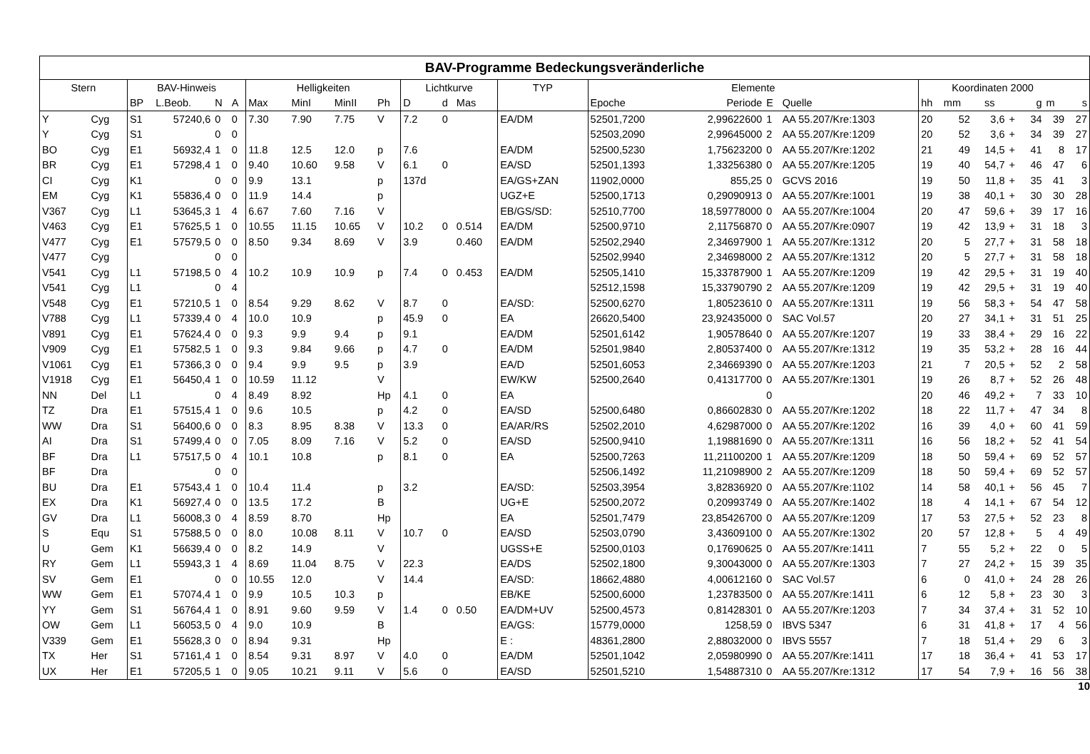| BAV-Programme Bedeckungsveränderliche | | | | | | | | | | | | | | | | | | | | | | | | | |
| --- | --- | --- | --- | --- | --- | --- | --- | --- | --- | --- | --- | --- | --- | --- | --- | --- | --- | --- | --- | --- | --- | --- | --- | --- | --- |
| Stern | | BAV-Hinweis | | | | Helligkeiten | | | | Lichtkurve | | | TYP | Elemente | | | | Koordinaten 2000 | | | | | | | |
| | | BP | L.Beob. | N | A | Max | MinI | MinII | Ph | D | d | Mas | | Epoche | Periode | E | Quelle | hh | mm | ss | | g | m | s | |
| Y | Cyg | S1 | 57240,6 | 0 | 0 | 7.30 | 7.90 | 7.75 | V | 7.2 | 0 | | EA/DM | 52501,7200 | 2,99622600 | 1 | AA 55.207/Kre:1303 | 20 | 52 | 3,6 | + | 34 | 39 | 27 | |
| Y | Cyg | S1 | | 0 | 0 | | | | | | | | | 52503,2090 | 2,99645000 | 2 | AA 55.207/Kre:1209 | 20 | 52 | 3,6 | + | 34 | 39 | 27 | |
| BO | Cyg | E1 | 56932,4 | 1 | 0 | 11.8 | 12.5 | 12.0 | p | 7.6 | | | EA/DM | 52500,5230 | 1,75623200 | 0 | AA 55.207/Kre:1202 | 21 | 49 | 14,5 | + | 41 | 8 | 17 | |
| BR | Cyg | E1 | 57298,4 | 1 | 0 | 9.40 | 10.60 | 9.58 | V | 6.1 | 0 | | EA/SD | 52501,1393 | 1,33256380 | 0 | AA 55.207/Kre:1205 | 19 | 40 | 54,7 | + | 46 | 47 | 6 | |
| CI | Cyg | K1 | | 0 | 0 | 9.9 | 13.1 | | p | 137d | | | EA/GS+ZAN | 11902,0000 | 855,25 | 0 | GCVS 2016 | 19 | 50 | 11,8 | + | 35 | 41 | 3 | |
| EM | Cyg | K1 | 55836,4 | 0 | 0 | 11.9 | 14.4 | | p | | | | UGZ+E | 52500,1713 | 0,29090913 | 0 | AA 55.207/Kre:1001 | 19 | 38 | 40,1 | + | 30 | 30 | 28 | |
| V367 | Cyg | L1 | 53645,3 | 1 | 4 | 6.67 | 7.60 | 7.16 | V | | | | EB/GS/SD: | 52510,7700 | 18,59778000 | 0 | AA 55.207/Kre:1004 | 20 | 47 | 59,6 | + | 39 | 17 | 16 | |
| V463 | Cyg | E1 | 57625,5 | 1 | 0 | 10.55 | 11.15 | 10.65 | V | 10.2 | 0 | 0.514 | EA/DM | 52500,9710 | 2,11756870 | 0 | AA 55.207/Kre:0907 | 19 | 42 | 13,9 | + | 31 | 18 | 3 | |
| V477 | Cyg | E1 | 57579,5 | 0 | 0 | 8.50 | 9.34 | 8.69 | V | 3.9 | | 0.460 | EA/DM | 52502,2940 | 2,34697900 | 1 | AA 55.207/Kre:1312 | 20 | 5 | 27,7 | + | 31 | 58 | 18 | |
| V477 | Cyg | | | 0 | 0 | | | | | | | | | 52502,9940 | 2,34698000 | 2 | AA 55.207/Kre:1312 | 20 | 5 | 27,7 | + | 31 | 58 | 18 | |
| V541 | Cyg | L1 | 57198,5 | 0 | 4 | 10.2 | 10.9 | 10.9 | p | 7.4 | 0 | 0.453 | EA/DM | 52505,1410 | 15,33787900 | 1 | AA 55.207/Kre:1209 | 19 | 42 | 29,5 | + | 31 | 19 | 40 | |
| V541 | Cyg | L1 | | 0 | 4 | | | | | | | | | 52512,1598 | 15,33790790 | 2 | AA 55.207/Kre:1209 | 19 | 42 | 29,5 | + | 31 | 19 | 40 | |
| V548 | Cyg | E1 | 57210,5 | 1 | 0 | 8.54 | 9.29 | 8.62 | V | 8.7 | 0 | | EA/SD: | 52500,6270 | 1,80523610 | 0 | AA 55.207/Kre:1311 | 19 | 56 | 58,3 | + | 54 | 47 | 58 | |
| V788 | Cyg | L1 | 57339,4 | 0 | 4 | 10.0 | 10.9 | | p | 45.9 | 0 | | EA | 26620,5400 | 23,92435000 | 0 | SAC Vol.57 | 20 | 27 | 34,1 | + | 31 | 51 | 25 | |
| V891 | Cyg | E1 | 57624,4 | 0 | 0 | 9.3 | 9.9 | 9.4 | p | 9.1 | | | EA/DM | 52501,6142 | 1,90578640 | 0 | AA 55.207/Kre:1207 | 19 | 33 | 38,4 | + | 29 | 16 | 22 | |
| V909 | Cyg | E1 | 57582,5 | 1 | 0 | 9.3 | 9.84 | 9.66 | p | 4.7 | 0 | | EA/DM | 52501,9840 | 2,80537400 | 0 | AA 55.207/Kre:1312 | 19 | 35 | 53,2 | + | 28 | 16 | 44 | |
| V1061 | Cyg | E1 | 57366,3 | 0 | 0 | 9.4 | 9.9 | 9.5 | p | 3.9 | | | EA/D | 52501,6053 | 2,34669390 | 0 | AA 55.207/Kre:1203 | 21 | 7 | 20,5 | + | 52 | 2 | 58 | |
| V1918 | Cyg | E1 | 56450,4 | 1 | 0 | 10.59 | 11.12 | | V | | | | EW/KW | 52500,2640 | 0,41317700 | 0 | AA 55.207/Kre:1301 | 19 | 26 | 8,7 | + | 52 | 26 | 48 | |
| NN | Del | L1 | | 0 | 4 | 8.49 | 8.92 | | Hp | 4.1 | 0 | | EA | | | 0 | | 20 | 46 | 49,2 | + | 7 | 33 | 10 | |
| TZ | Dra | E1 | 57515,4 | 1 | 0 | 9.6 | 10.5 | | p | 4.2 | 0 | | EA/SD | 52500,6480 | 0,86602830 | 0 | AA 55.207/Kre:1202 | 18 | 22 | 11,7 | + | 47 | 34 | 8 | |
| WW | Dra | S1 | 56400,6 | 0 | 0 | 8.3 | 8.95 | 8.38 | V | 13.3 | 0 | | EA/AR/RS | 52502,2010 | 4,62987000 | 0 | AA 55.207/Kre:1202 | 16 | 39 | 4,0 | + | 60 | 41 | 59 | |
| AI | Dra | S1 | 57499,4 | 0 | 0 | 7.05 | 8.09 | 7.16 | V | 5.2 | 0 | | EA/SD | 52500,9410 | 1,19881690 | 0 | AA 55.207/Kre:1311 | 16 | 56 | 18,2 | + | 52 | 41 | 54 | |
| BF | Dra | L1 | 57517,5 | 0 | 4 | 10.1 | 10.8 | | p | 8.1 | 0 | | EA | 52500,7263 | 11,21100200 | 1 | AA 55.207/Kre:1209 | 18 | 50 | 59,4 | + | 69 | 52 | 57 | |
| BF | Dra | | | 0 | 0 | | | | | | | | | 52506,1492 | 11,21098900 | 2 | AA 55.207/Kre:1209 | 18 | 50 | 59,4 | + | 69 | 52 | 57 | |
| BU | Dra | E1 | 57543,4 | 1 | 0 | 10.4 | 11.4 | | p | 3.2 | | | EA/SD: | 52503,3954 | 3,82836920 | 0 | AA 55.207/Kre:1102 | 14 | 58 | 40,1 | + | 56 | 45 | 7 | |
| EX | Dra | K1 | 56927,4 | 0 | 0 | 13.5 | 17.2 | | B | | | | UG+E | 52500,2072 | 0,20993749 | 0 | AA 55.207/Kre:1402 | 18 | 4 | 14,1 | + | 67 | 54 | 12 | |
| GV | Dra | L1 | 56008,3 | 0 | 4 | 8.59 | 8.70 | | Hp | | | | EA | 52501,7479 | 23,85426700 | 0 | AA 55.207/Kre:1209 | 17 | 53 | 27,5 | + | 52 | 23 | 8 | |
| S | Equ | S1 | 57588,5 | 0 | 0 | 8.0 | 10.08 | 8.11 | V | 10.7 | 0 | | EA/SD | 52503,0790 | 3,43609100 | 0 | AA 55.207/Kre:1302 | 20 | 57 | 12,8 | + | 5 | 4 | 49 | |
| U | Gem | K1 | 56639,4 | 0 | 0 | 8.2 | 14.9 | | V | | | | UGSS+E | 52500,0103 | 0,17690625 | 0 | AA 55.207/Kre:1411 | 7 | 55 | 5,2 | + | 22 | 0 | 5 | |
| RY | Gem | L1 | 55943,3 | 1 | 4 | 8.69 | 11.04 | 8.75 | V | 22.3 | | | EA/DS | 52502,1800 | 9,30043000 | 0 | AA 55.207/Kre:1303 | 7 | 27 | 24,2 | + | 15 | 39 | 35 | |
| SV | Gem | E1 | | 0 | 0 | 10.55 | 12.0 | | V | 14.4 | | | EA/SD: | 18662,4880 | 4,00612160 | 0 | SAC Vol.57 | 6 | 0 | 41,0 | + | 24 | 28 | 26 | |
| WW | Gem | E1 | 57074,4 | 1 | 0 | 9.9 | 10.5 | 10.3 | p | | | | EB/KE | 52500,6000 | 1,23783500 | 0 | AA 55.207/Kre:1411 | 6 | 12 | 5,8 | + | 23 | 30 | 3 | |
| YY | Gem | S1 | 56764,4 | 1 | 0 | 8.91 | 9.60 | 9.59 | V | 1.4 | 0 | 0.50 | EA/DM+UV | 52500,4573 | 0,81428301 | 0 | AA 55.207/Kre:1203 | 7 | 34 | 37,4 | + | 31 | 52 | 10 | |
| OW | Gem | L1 | 56053,5 | 0 | 4 | 9.0 | 10.9 | | B | | | | EA/GS: | 15779,0000 | 1258,59 | 0 | IBVS 5347 | 6 | 31 | 41,8 | + | 17 | 4 | 56 | |
| V339 | Gem | E1 | 55628,3 | 0 | 0 | 8.94 | 9.31 | | Hp | | | | E : | 48361,2800 | 2,88032000 | 0 | IBVS 5557 | 7 | 18 | 51,4 | + | 29 | 6 | 3 | |
| TX | Her | S1 | 57161,4 | 1 | 0 | 8.54 | 9.31 | 8.97 | V | 4.0 | 0 | | EA/DM | 52501,1042 | 2,05980990 | 0 | AA 55.207/Kre:1411 | 17 | 18 | 36,4 | + | 41 | 53 | 17 | |
| UX | Her | E1 | 57205,5 | 1 | 0 | 9.05 | 10.21 | 9.11 | V | 5.6 | 0 | | EA/SD | 52501,5210 | 1,54887310 | 0 | AA 55.207/Kre:1312 | 17 | 54 | 7,9 | + | 16 | 56 | 38 | |
10